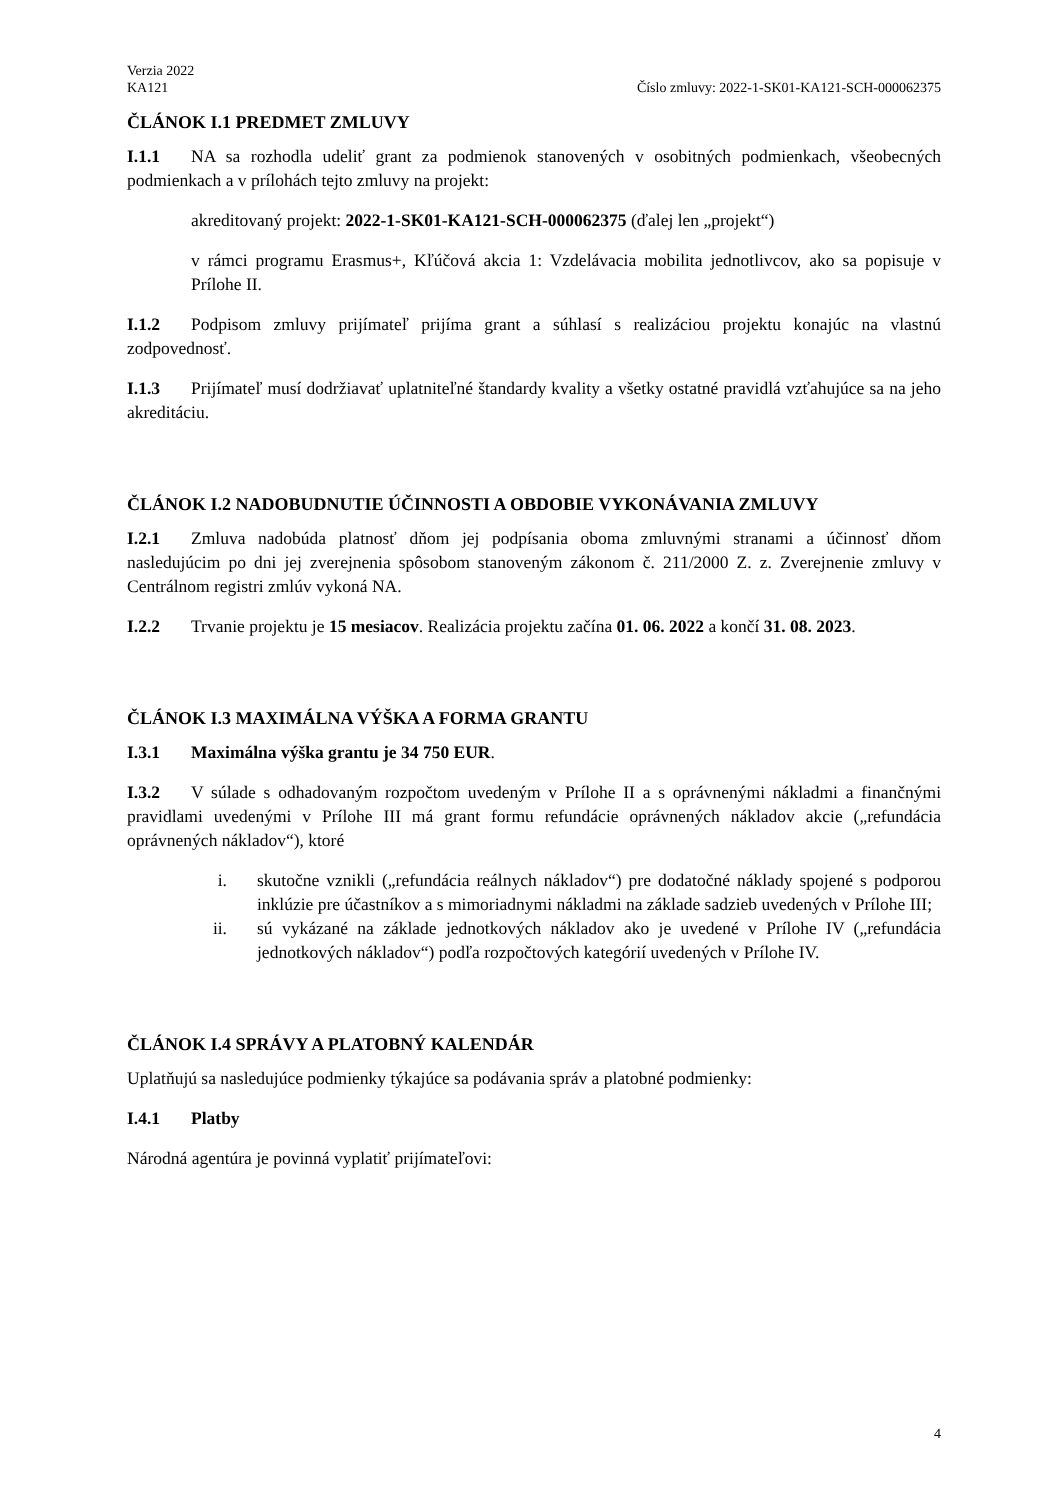Verzia 2022
KA121 Číslo zmluvy: 2022-1-SK01-KA121-SCH-000062375
ČLÁNOK I.1 PREDMET ZMLUVY
I.1.1 NA sa rozhodla udeliť grant za podmienok stanovených v osobitných podmienkach, všeobecných podmienkach a v prílohách tejto zmluvy na projekt:
akreditovaný projekt: 2022-1-SK01-KA121-SCH-000062375 (ďalej len „projekt“)
v rámci programu Erasmus+, Kľúčová akcia 1: Vzdelávacia mobilita jednotlivcov, ako sa popisuje v Prílohe II.
I.1.2 Podpisom zmluvy prijímateľ prijíma grant a súhlasí s realizáciou projektu konajúc na vlastnú zodpovednosť.
I.1.3 Prijímateľ musí dodržiavať uplatniteľné štandardy kvality a všetky ostatné pravidlá vzťahujúce sa na jeho akreditáciu.
ČLÁNOK I.2 NADOBUDNUTIE ÚČINNOSTI A OBDOBIE VYKONÁVANIA ZMLUVY
I.2.1 Zmluva nadobúda platnosť dňom jej podpísania oboma zmluvnými stranami a účinnosť dňom nasledujúcim po dni jej zverejnenia spôsobom stanoveným zákonom č. 211/2000 Z. z. Zverejnenie zmluvy v Centrálnom registri zmlúv vykoná NA.
I.2.2 Trvanie projektu je 15 mesiacov. Realizácia projektu začína 01. 06. 2022 a končí 31. 08. 2023.
ČLÁNOK I.3 MAXIMÁLNA VÝŠKA A FORMA GRANTU
I.3.1 Maximálna výška grantu je 34 750 EUR.
I.3.2 V súlade s odhadovaným rozpočtom uvedeným v Prílohe II a s oprávnenými nákladmi a finančnými pravidlami uvedenými v Prílohe III má grant formu refundácie oprávnených nákladov akcie („refundácia oprávnených nákladov“), ktoré
i. skutočne vznikli („refundácia reálnych nákladov“) pre dodatočné náklady spojené s podporou inklúzie pre účastníkov a s mimoriadnymi nákladmi na základe sadzieb uvedených v Prílohe III;
ii. sú vykázané na základe jednotkových nákladov ako je uvedené v Prílohe IV („refundácia jednotkových nákladov“) podľa rozpočtových kategórií uvedených v Prílohe IV.
ČLÁNOK I.4 SPRÁVY A PLATOBNÝ KALENDÁR
Uplatňujú sa nasledujúce podmienky týkajúce sa podávania správ a platobné podmienky:
I.4.1 Platby
Národná agentúra je povinná vyplatiť prijímateľovi:
4